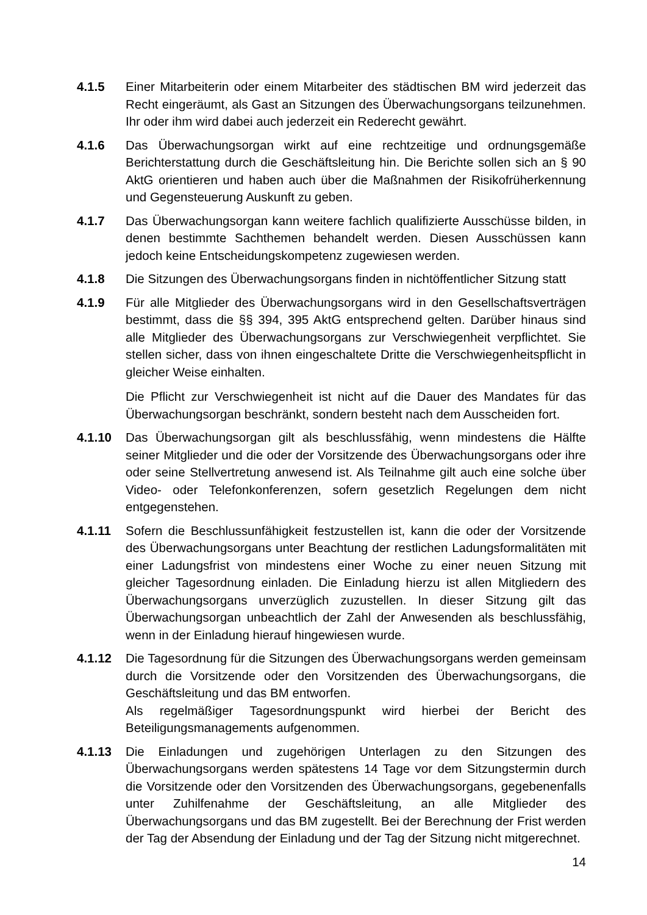4.1.5 Einer Mitarbeiterin oder einem Mitarbeiter des städtischen BM wird jederzeit das Recht eingeräumt, als Gast an Sitzungen des Überwachungsorgans teilzunehmen. Ihr oder ihm wird dabei auch jederzeit ein Rederecht gewährt.
4.1.6 Das Überwachungsorgan wirkt auf eine rechtzeitige und ordnungsgemäße Berichterstattung durch die Geschäftsleitung hin. Die Berichte sollen sich an § 90 AktG orientieren und haben auch über die Maßnahmen der Risikofrüherkennung und Gegensteuerung Auskunft zu geben.
4.1.7 Das Überwachungsorgan kann weitere fachlich qualifizierte Ausschüsse bilden, in denen bestimmte Sachthemen behandelt werden. Diesen Ausschüssen kann jedoch keine Entscheidungskompetenz zugewiesen werden.
4.1.8 Die Sitzungen des Überwachungsorgans finden in nichtöffentlicher Sitzung statt
4.1.9 Für alle Mitglieder des Überwachungsorgans wird in den Gesellschaftsverträgen bestimmt, dass die §§ 394, 395 AktG entsprechend gelten. Darüber hinaus sind alle Mitglieder des Überwachungsorgans zur Verschwiegenheit verpflichtet. Sie stellen sicher, dass von ihnen eingeschaltete Dritte die Verschwiegenheitspflicht in gleicher Weise einhalten.
Die Pflicht zur Verschwiegenheit ist nicht auf die Dauer des Mandates für das Überwachungsorgan beschränkt, sondern besteht nach dem Ausscheiden fort.
4.1.10 Das Überwachungsorgan gilt als beschlussfähig, wenn mindestens die Hälfte seiner Mitglieder und die oder der Vorsitzende des Überwachungsorgans oder ihre oder seine Stellvertretung anwesend ist. Als Teilnahme gilt auch eine solche über Video- oder Telefonkonferenzen, sofern gesetzlich Regelungen dem nicht entgegenstehen.
4.1.11 Sofern die Beschlussunfähigkeit festzustellen ist, kann die oder der Vorsitzende des Überwachungsorgans unter Beachtung der restlichen Ladungsformalitäten mit einer Ladungsfrist von mindestens einer Woche zu einer neuen Sitzung mit gleicher Tagesordnung einladen. Die Einladung hierzu ist allen Mitgliedern des Überwachungsorgans unverzüglich zuzustellen. In dieser Sitzung gilt das Überwachungsorgan unbeachtlich der Zahl der Anwesenden als beschlussfähig, wenn in der Einladung hierauf hingewiesen wurde.
4.1.12 Die Tagesordnung für die Sitzungen des Überwachungsorgans werden gemeinsam durch die Vorsitzende oder den Vorsitzenden des Überwachungsorgans, die Geschäftsleitung und das BM entworfen.
Als regelmäßiger Tagesordnungspunkt wird hierbei der Bericht des Beteiligungsmanagements aufgenommen.
4.1.13 Die Einladungen und zugehörigen Unterlagen zu den Sitzungen des Überwachungsorgans werden spätestens 14 Tage vor dem Sitzungstermin durch die Vorsitzende oder den Vorsitzenden des Überwachungsorgans, gegebenenfalls unter Zuhilfenahme der Geschäftsleitung, an alle Mitglieder des Überwachungsorgans und das BM zugestellt. Bei der Berechnung der Frist werden der Tag der Absendung der Einladung und der Tag der Sitzung nicht mitgerechnet.
14